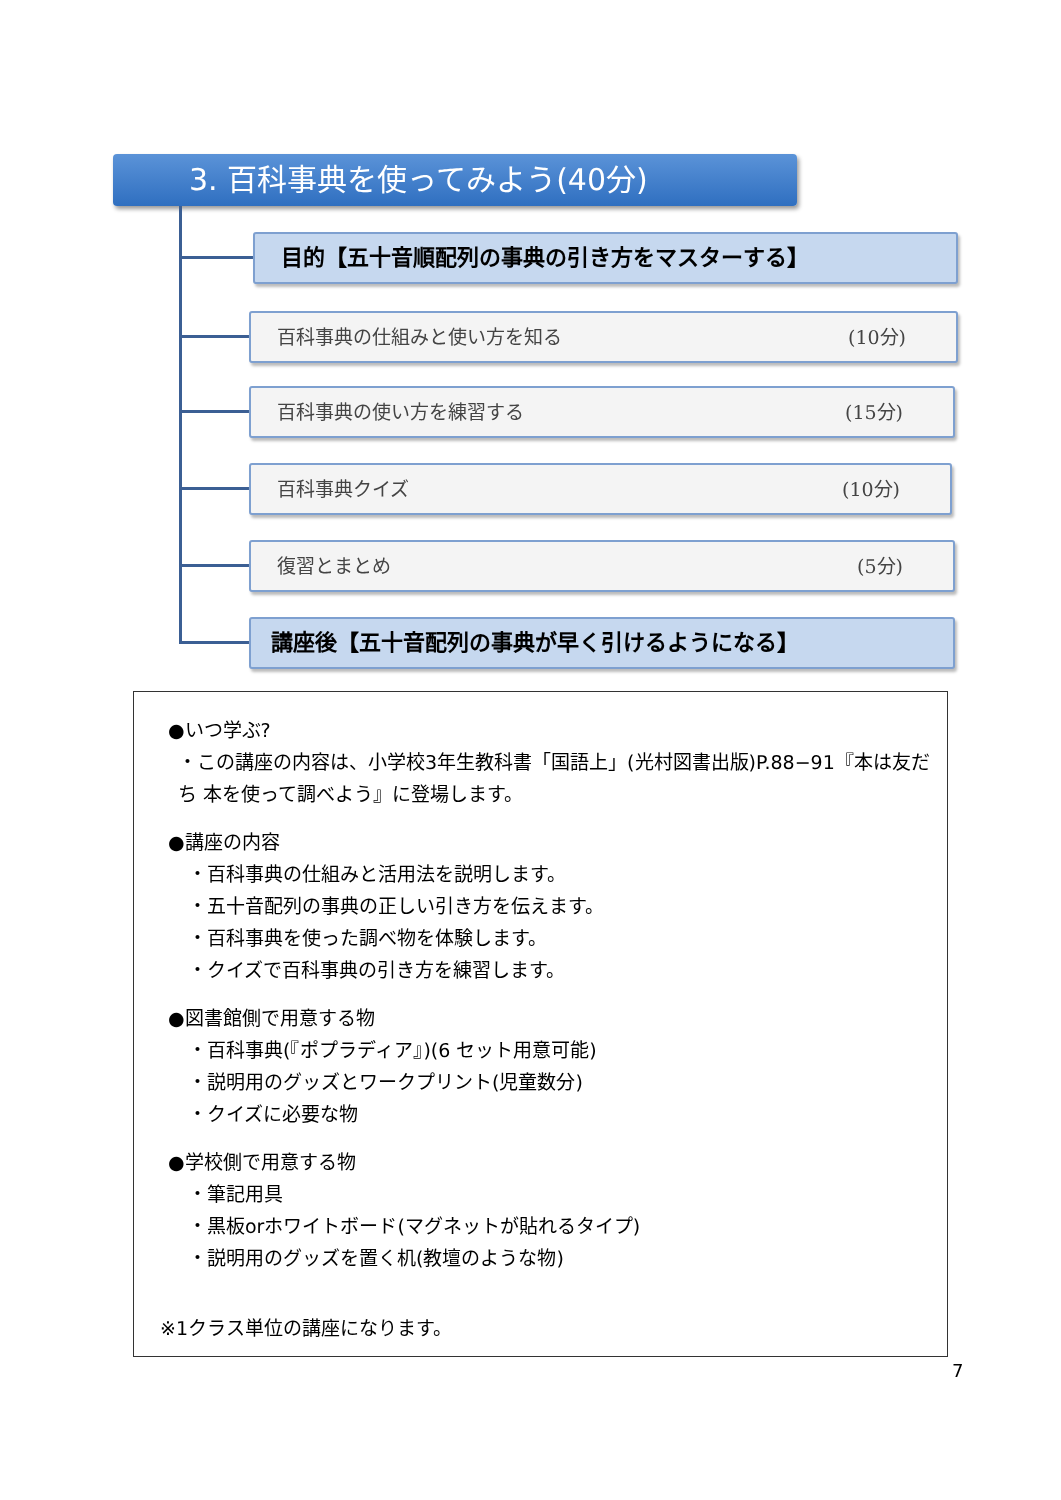3. 百科事典を使ってみよう(40分)
目的【五十音順配列の事典の引き方をマスターする】
百科事典の仕組みと使い方を知る (10分)
百科事典の使い方を練習する (15分)
百科事典クイズ (10分)
復習とまとめ (5分)
講座後【五十音配列の事典が早く引けるようになる】
●いつ学ぶ?
・この講座の内容は、小学校3年生教科書「国語上」(光村図書出版)P.88−91『本は友だち 本を使って調べよう』に登場します。
●講座の内容
・百科事典の仕組みと活用法を説明します。
・五十音配列の事典の正しい引き方を伝えます。
・百科事典を使った調べ物を体験します。
・クイズで百科事典の引き方を練習します。
●図書館側で用意する物
・百科事典(『ポプラディア』)(6 セット用意可能)
・説明用のグッズとワークプリント(児童数分)
・クイズに必要な物
●学校側で用意する物
・筆記用具
・黒板orホワイトボード(マグネットが貼れるタイプ)
・説明用のグッズを置く机(教壇のような物)
※1クラス単位の講座になります。
7